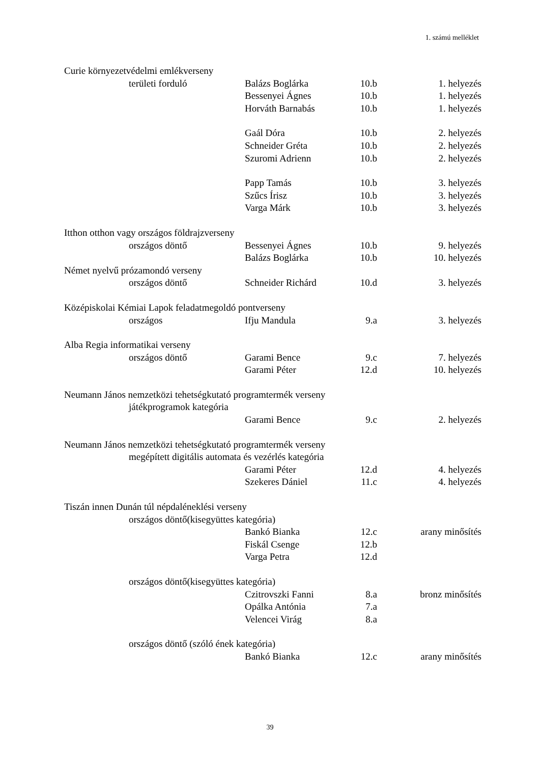1. számú melléklet
| Curie környezetvédelmi emlékverseny | | | | |
| | területi forduló | Balázs Boglárka | 10.b | 1. helyezés |
| | | Bessenyei Ágnes | 10.b | 1. helyezés |
| | | Horváth Barnabás | 10.b | 1. helyezés |
| | | Gaál Dóra | 10.b | 2. helyezés |
| | | Schneider Gréta | 10.b | 2. helyezés |
| | | Szuromi Adrienn | 10.b | 2. helyezés |
| | | Papp Tamás | 10.b | 3. helyezés |
| | | Szűcs Írisz | 10.b | 3. helyezés |
| | | Varga Márk | 10.b | 3. helyezés |
| Itthon otthon vagy országos földrajzverseny | | | | |
| | országos döntő | Bessenyei Ágnes | 10.b | 9. helyezés |
| | | Balázs Boglárka | 10.b | 10. helyezés |
| Német nyelvű prózamondó verseny | | | | |
| | országos döntő | Schneider Richárd | 10.d | 3. helyezés |
| Középiskolai Kémiai Lapok feladatmegoldó pontverseny | | | | |
| | országos | Ifju Mandula | 9.a | 3. helyezés |
| Alba Regia informatikai verseny | | | | |
| | országos döntő | Garami Bence | 9.c | 7. helyezés |
| | | Garami Péter | 12.d | 10. helyezés |
| Neumann János nemzetközi tehetségkutató programtermék verseny | | | | |
| | játékprogramok kategória | | | |
| | | Garami Bence | 9.c | 2. helyezés |
| Neumann János nemzetközi tehetségkutató programtermék verseny | | | | |
| | megépített digitális automata és vezérlés kategória | | | |
| | | Garami Péter | 12.d | 4. helyezés |
| | | Szekeres Dániel | 11.c | 4. helyezés |
| Tiszán innen Dunán túl népdaléneklési verseny | | | | |
| | országos döntő(kisegyüttes kategória) | | | |
| | | Bankó Bianka | 12.c | arany minősítés |
| | | Fiskál Csenge | 12.b | |
| | | Varga Petra | 12.d | |
| | országos döntő(kisegyüttes kategória) | | | |
| | | Czitrovszki Fanni | 8.a | bronz minősítés |
| | | Opálka Antónia | 7.a | |
| | | Velencei Virág | 8.a | |
| | országos döntő (szóló ének kategória) | | | |
| | | Bankó Bianka | 12.c | arany minősítés |
39